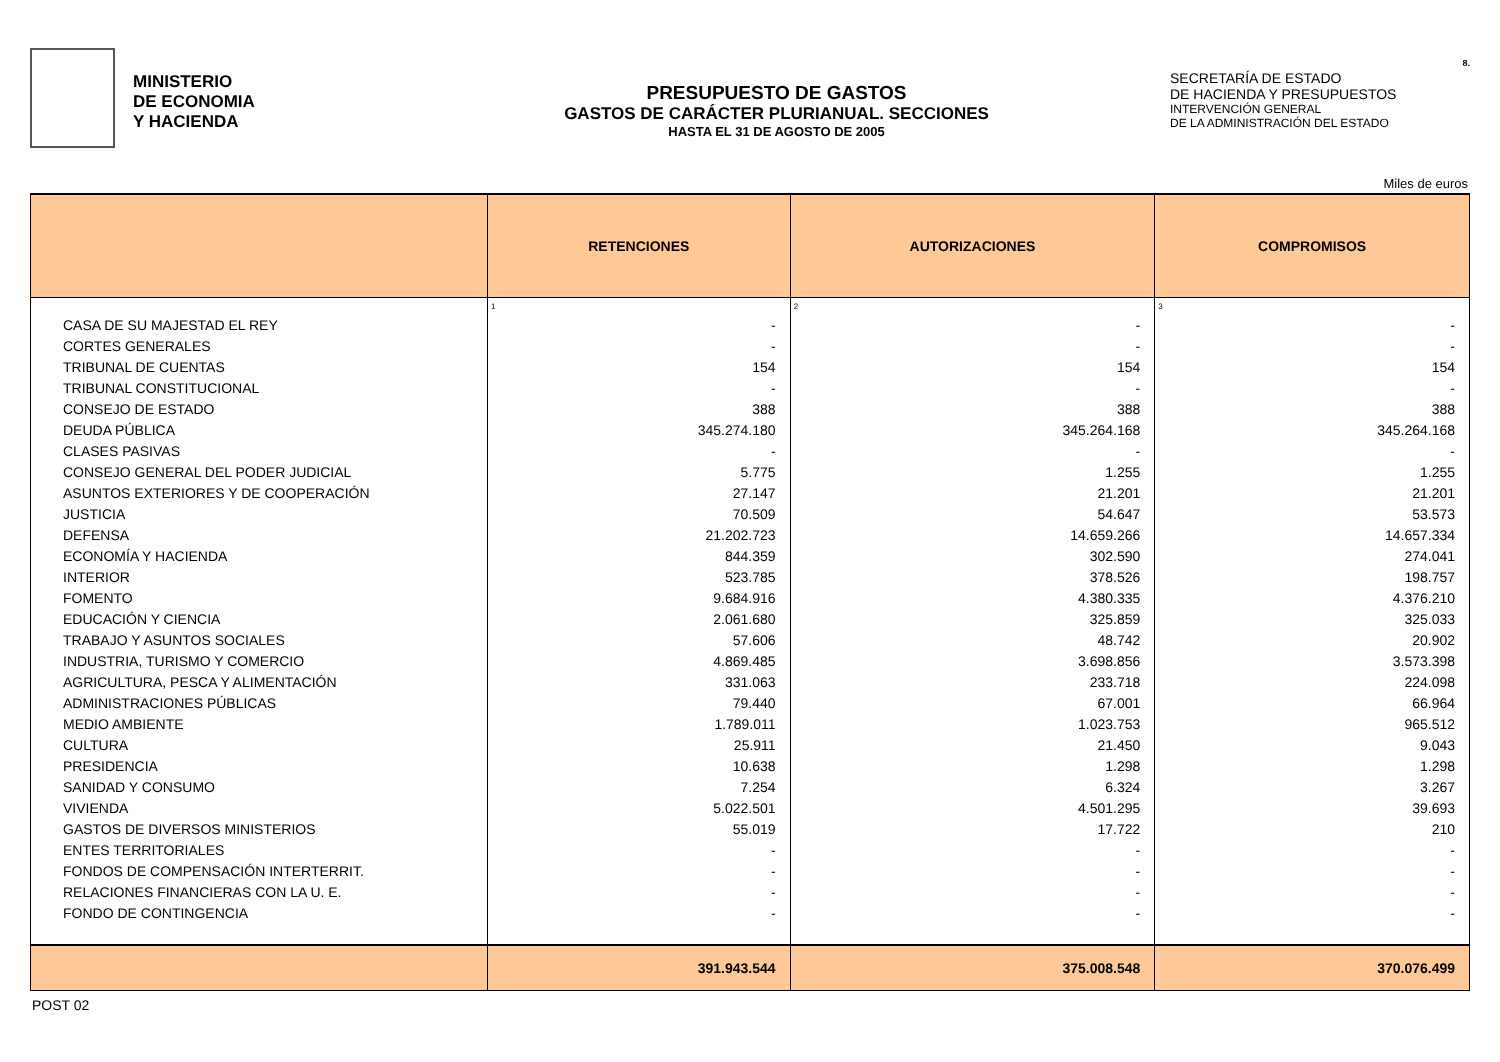8.
MINISTERIO
DE ECONOMIA
Y HACIENDA
PRESUPUESTO DE GASTOS
GASTOS DE CARÁCTER PLURIANUAL. SECCIONES
HASTA EL 31 DE AGOSTO DE 2005
SECRETARÍA DE ESTADO
DE HACIENDA Y PRESUPUESTOS
INTERVENCIÓN GENERAL
DE LA ADMINISTRACIÓN DEL ESTADO
Miles de euros
| | RETENCIONES | AUTORIZACIONES | COMPROMISOS |
| --- | --- | --- | --- |
| | 1 | 2 | 3 |
| CASA DE SU MAJESTAD EL REY | - | - | - |
| CORTES GENERALES | - | - | - |
| TRIBUNAL DE CUENTAS | 154 | 154 | 154 |
| TRIBUNAL CONSTITUCIONAL | - | - | - |
| CONSEJO DE ESTADO | 388 | 388 | 388 |
| DEUDA PÚBLICA | 345.274.180 | 345.264.168 | 345.264.168 |
| CLASES PASIVAS | - | - | - |
| CONSEJO GENERAL DEL PODER JUDICIAL | 5.775 | 1.255 | 1.255 |
| ASUNTOS EXTERIORES Y DE COOPERACIÓN | 27.147 | 21.201 | 21.201 |
| JUSTICIA | 70.509 | 54.647 | 53.573 |
| DEFENSA | 21.202.723 | 14.659.266 | 14.657.334 |
| ECONOMÍA Y HACIENDA | 844.359 | 302.590 | 274.041 |
| INTERIOR | 523.785 | 378.526 | 198.757 |
| FOMENTO | 9.684.916 | 4.380.335 | 4.376.210 |
| EDUCACIÓN Y CIENCIA | 2.061.680 | 325.859 | 325.033 |
| TRABAJO Y ASUNTOS SOCIALES | 57.606 | 48.742 | 20.902 |
| INDUSTRIA, TURISMO Y COMERCIO | 4.869.485 | 3.698.856 | 3.573.398 |
| AGRICULTURA, PESCA Y ALIMENTACIÓN | 331.063 | 233.718 | 224.098 |
| ADMINISTRACIONES PÚBLICAS | 79.440 | 67.001 | 66.964 |
| MEDIO AMBIENTE | 1.789.011 | 1.023.753 | 965.512 |
| CULTURA | 25.911 | 21.450 | 9.043 |
| PRESIDENCIA | 10.638 | 1.298 | 1.298 |
| SANIDAD Y CONSUMO | 7.254 | 6.324 | 3.267 |
| VIVIENDA | 5.022.501 | 4.501.295 | 39.693 |
| GASTOS DE DIVERSOS MINISTERIOS | 55.019 | 17.722 | 210 |
| ENTES TERRITORIALES | - | - | - |
| FONDOS DE COMPENSACIÓN INTERTERRIT. | - | - | - |
| RELACIONES FINANCIERAS CON LA U. E. | - | - | - |
| FONDO DE CONTINGENCIA | - | - | - |
| | 391.943.544 | 375.008.548 | 370.076.499 |
POST 02